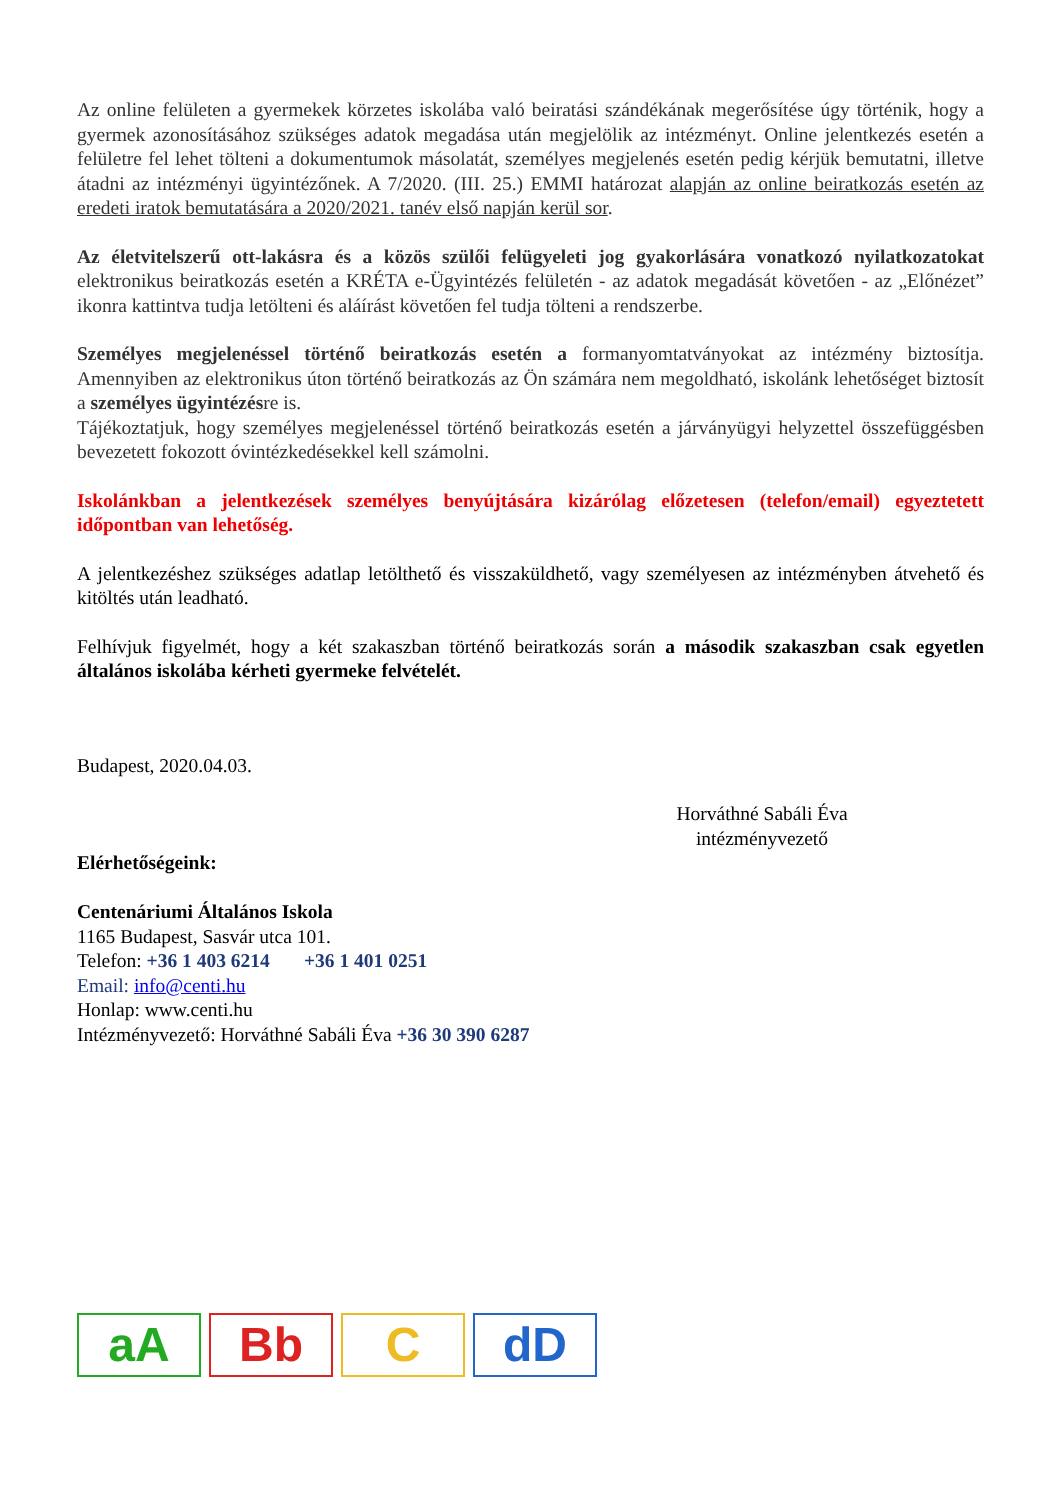Az online felületen a gyermekek körzetes iskolába való beiratási szándékának megerősítése úgy történik, hogy a gyermek azonosításához szükséges adatok megadása után megjelölik az intézményt. Online jelentkezés esetén a felületre fel lehet tölteni a dokumentumok másolatát, személyes megjelenés esetén pedig kérjük bemutatni, illetve átadni az intézményi ügyintézőnek. A 7/2020. (III. 25.) EMMI határozat alapján az online beiratkozás esetén az eredeti iratok bemutatására a 2020/2021. tanév első napján kerül sor.
Az életvitelszerű ott-lakásra és a közös szülői felügyeleti jog gyakorlására vonatkozó nyilatkozatokat elektronikus beiratkozás esetén a KRÉTA e-Ügyintézés felületén - az adatok megadását követően - az „Előnézet” ikonra kattintva tudja letölteni és aláírást követően fel tudja tölteni a rendszerbe.
Személyes megjelenéssel történő beiratkozás esetén a formanyomtatványokat az intézmény biztosítja. Amennyiben az elektronikus úton történő beiratkozás az Ön számára nem megoldható, iskolánk lehetőséget biztosít a személyes ügyintézésre is.
Tájékoztatjuk, hogy személyes megjelenéssel történő beiratkozás esetén a járványügyi helyzettel összefüggésben bevezetett fokozott óvintézkedésekkel kell számolni.
Iskolánkban a jelentkezések személyes benyújtására kizárólag előzetesen (telefon/email) egyeztetett időpontban van lehetőség.
A jelentkezéshez szükséges adatlap letölthető és visszaküldhető, vagy személyesen az intézményben átvehető és kitöltés után leadható.
Felhívjuk figyelmét, hogy a két szakaszban történő beiratkozás során a második szakaszban csak egyetlen általános iskolába kérheti gyermeke felvételét.
Budapest, 2020.04.03.
Horváthné Sabáli Éva
intézményvezető
Elérhetőségeink:
Centenáriumi Általános Iskola
1165 Budapest, Sasvár utca 101.
Telefon: +36 1 403 6214 +36 1 401 0251
Email: info@centi.hu
Honlap: www.centi.hu
Intézményvezető: Horváthné Sabáli Éva +36 30 390 6287
aA
Bb
C
dD